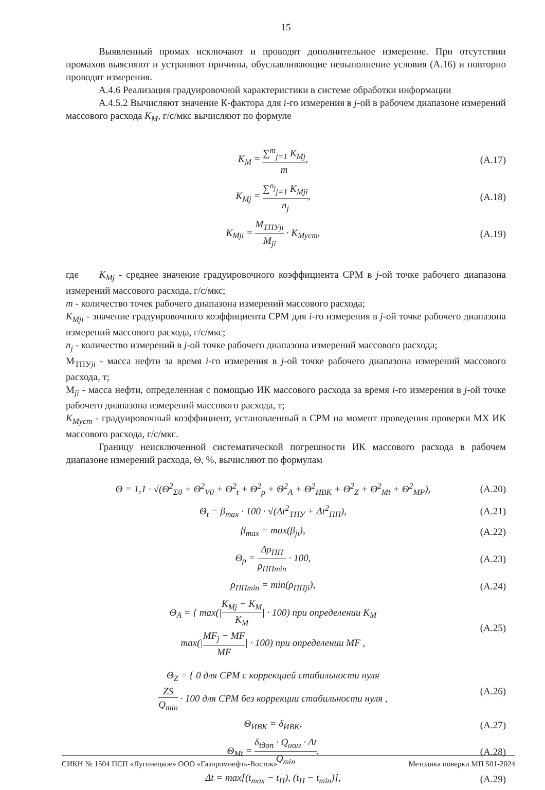15
Выявленный промах исключают и проводят дополнительное измерение. При отсутствии промахов выясняют и устраняют причины, обуславливающие невыполнение условия (А.16) и повторно проводят измерения.
А.4.6 Реализация градуировочной характеристики в системе обработки информации
А.4.5.2 Вычисляют значение К-фактора для i-го измерения в j-ой в рабочем диапазоне измерений массового расхода K<sub>M</sub>, г/с/мкс вычисляют по формуле
K<sub>M</sub> = ∑<sup>m</sup><sub>j=1</sub> K<sub>Mj</sub> m, (А.17)
K<sub>Mj</sub> = ∑<sup>n<sub>j</sub></sup><sub>j=1</sub> K<sub>Mji</sub> n<sub>j</sub>, (А.18)
K<sub>Mji</sub> = М<sub>ТПУji</sub> М<sub>ji</sub> · K<sub>Mуст</sub>, (А.19)
где K<sub>Mj</sub> - среднее значение градуировочного коэффициента СРМ в j-ой точке рабочего диапазона измерений массового расхода, г/с/мкс;
m - количество точек рабочего диапазона измерений массового расхода;
K<sub>Mji</sub> - значение градуировочного коэффициента СРМ для i-го измерения в j-ой точке рабочего диапазона измерений массового расхода, г/с/мкс;
n<sub>j</sub> - количество измерений в j-ой точке рабочего диапазона измерений массового расхода;
М<sub>ТПУji</sub> - масса нефти за время i-го измерения в j-ой точке рабочего диапазона измерений массового расхода, т;
М<sub>ji</sub> - масса нефти, определенная с помощью ИК массового расхода за время i-го измерения в j-ой точке рабочего диапазона измерений массового расхода, т;
K<sub>Mуст</sub> - градуировочный коэффициент, установленный в СРМ на момент проведения проверки МХ ИК массового расхода, г/с/мкс.
Границу неисключенной систематической погрешности ИК массового расхода в рабочем диапазоне измерений расхода, Θ, %, вычисляют по формулам
Θ = 1,1 · √(Θ<sup>2</sup><sub>Σ0</sub> + Θ<sup>2</sup><sub>V0</sub> + Θ<sup>2</sup><sub>t</sub> + Θ<sup>2</sup><sub>ρ</sub> + Θ<sup>2</sup><sub>A</sub> + Θ<sup>2</sup><sub>ИВК</sub> + Θ<sup>2</sup><sub>Z</sub> + Θ<sup>2</sup><sub>Mt</sub> + Θ<sup>2</sup><sub>MP</sub>),
(А.20)
Θ<sub>t</sub> = β<sub>max</sub> · 100 · √(Δt<sup>2</sup><sub>ТПУ</sub> + Δt<sup>2</sup><sub>ПП</sub>),
(А.21)
β<sub>max</sub> = max(β<sub>ji</sub>), (А.22)
Θ<sub>ρ</sub> = Δρ<sub>ПП</sub> ρ<sub>ППmin</sub> · 100, (А.23)
ρ<sub>ППmin</sub> = min(ρ<sub>ППji</sub>), (А.24)
Θ<sub>A</sub> = { max(|K<sub>Mj</sub> − K<sub>M</sub> K<sub>M</sub>| · 100) при определении K<sub>M</sub>
max(|MF<sub>j</sub> − MF MF| · 100) при определении MF ,
(А.25)
Θ<sub>Z</sub> = { 0 для СРМ с коррекцией стабильности нуля
ZS Q<sub>min</sub> · 100 для СРМ без коррекции стабильности нуля ,
(А.26)
Θ<sub>ИВК</sub> = δ<sub>ИВК</sub>, (А.27)
Θ<sub>Mt</sub> = δ<sub>tдоп</sub> · Q<sub>ном</sub> · Δt Q<sub>min</sub>, (А.28)
Δt = max[(t<sub>max</sub> − t<sub>П</sub>), (t<sub>П</sub> − t<sub>min</sub>)],
(А.29)
СИКН № 1504 ПСП «Лугинецкое» ООО «Газпромнефть-Восток» Методика поверки МП 501-2024